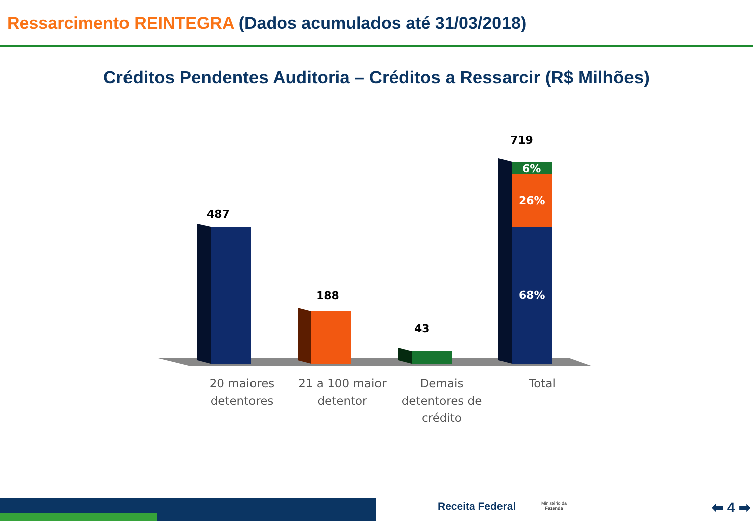Ressarcimento REINTEGRA (Dados acumulados até 31/03/2018)
Créditos Pendentes Auditoria – Créditos a Ressarcir (R$ Milhões)
487
188
43
719
6%
26%
68%
20 maiores detentores
21 a 100 maior detentor
Demais detentores de crédito
Total
Receita Federal
Ministério da
Fazenda
⬅ 4 ➡